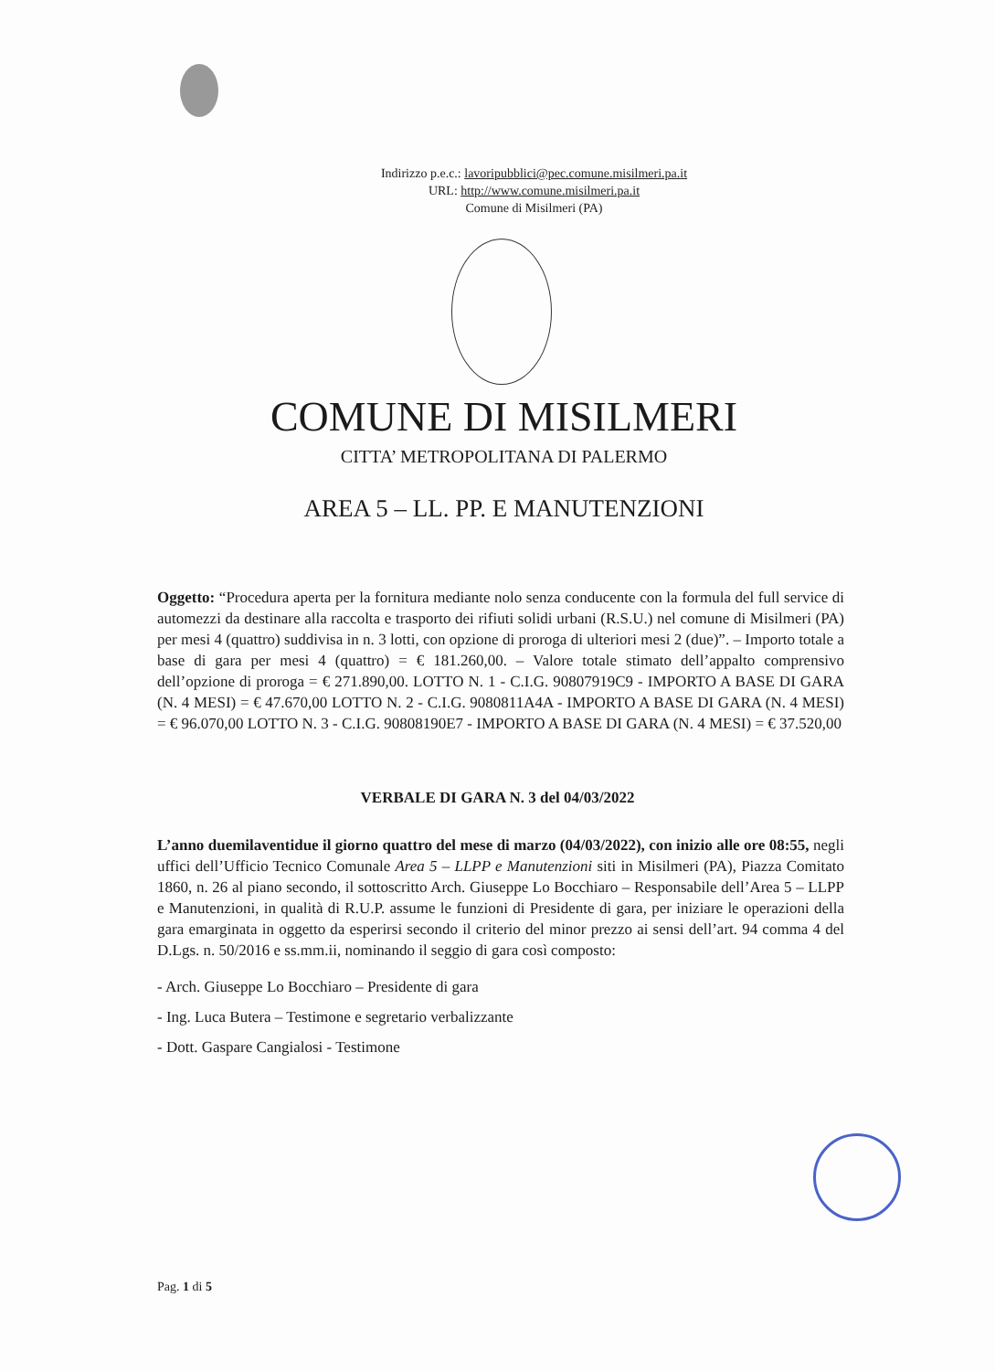Indirizzo p.e.c.: lavoripubblici@pec.comune.misilmeri.pa.it
URL: http://www.comune.misilmeri.pa.it
Comune di Misilmeri (PA)
COMUNE DI MISILMERI
CITTA’ METROPOLITANA DI PALERMO
AREA 5 – LL. PP. E MANUTENZIONI
Oggetto: “Procedura aperta per la fornitura mediante nolo senza conducente con la formula del full service di automezzi da destinare alla raccolta e trasporto dei rifiuti solidi urbani (R.S.U.) nel comune di Misilmeri (PA) per mesi 4 (quattro) suddivisa in n. 3 lotti, con opzione di proroga di ulteriori mesi 2 (due)”. – Importo totale a base di gara per mesi 4 (quattro) = € 181.260,00. – Valore totale stimato dell’appalto comprensivo dell’opzione di proroga = € 271.890,00. LOTTO N. 1 - C.I.G. 90807919C9 - IMPORTO A BASE DI GARA (N. 4 MESI) = € 47.670,00 LOTTO N. 2 - C.I.G. 9080811A4A - IMPORTO A BASE DI GARA (N. 4 MESI) = € 96.070,00 LOTTO N. 3 - C.I.G. 90808190E7 - IMPORTO A BASE DI GARA (N. 4 MESI) = € 37.520,00
VERBALE DI GARA N. 3 del 04/03/2022
L’anno duemilaventidue il giorno quattro del mese di marzo (04/03/2022), con inizio alle ore 08:55, negli uffici dell’Ufficio Tecnico Comunale Area 5 – LLPP e Manutenzioni siti in Misilmeri (PA), Piazza Comitato 1860, n. 26 al piano secondo, il sottoscritto Arch. Giuseppe Lo Bocchiaro – Responsabile dell’Area 5 – LLPP e Manutenzioni, in qualità di R.U.P. assume le funzioni di Presidente di gara, per iniziare le operazioni della gara emarginata in oggetto da esperirsi secondo il criterio del minor prezzo ai sensi dell’art. 94 comma 4 del D.Lgs. n. 50/2016 e ss.mm.ii, nominando il seggio di gara così composto:
- Arch. Giuseppe Lo Bocchiaro – Presidente di gara
- Ing. Luca Butera – Testimone e segretario verbalizzante
- Dott. Gaspare Cangialosi - Testimone
Pag. 1 di 5